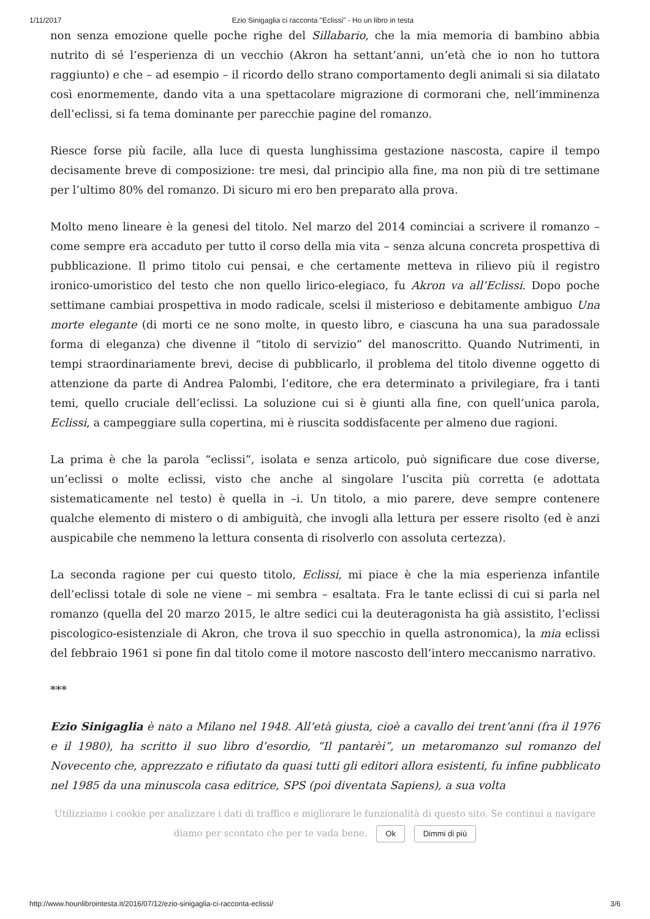1/11/2017 Ezio Sinigaglia ci racconta "Eclissi" - Ho un libro in testa
non senza emozione quelle poche righe del Sillabario, che la mia memoria di bambino abbia nutrito di sé l’esperienza di un vecchio (Akron ha settant’anni, un’età che io non ho tuttora raggiunto) e che – ad esempio – il ricordo dello strano comportamento degli animali si sia dilatato così enormemente, dando vita a una spettacolare migrazione di cormorani che, nell’imminenza dell’eclissi, si fa tema dominante per parecchie pagine del romanzo.
Riesce forse più facile, alla luce di questa lunghissima gestazione nascosta, capire il tempo decisamente breve di composizione: tre mesi, dal principio alla fine, ma non più di tre settimane per l’ultimo 80% del romanzo. Di sicuro mi ero ben preparato alla prova.
Molto meno lineare è la genesi del titolo. Nel marzo del 2014 cominciai a scrivere il romanzo – come sempre era accaduto per tutto il corso della mia vita – senza alcuna concreta prospettiva di pubblicazione. Il primo titolo cui pensai, e che certamente metteva in rilievo più il registro ironico-umoristico del testo che non quello lirico-elegiaco, fu Akron va all’Eclissi. Dopo poche settimane cambiai prospettiva in modo radicale, scelsi il misterioso e debitamente ambiguo Una morte elegante (di morti ce ne sono molte, in questo libro, e ciascuna ha una sua paradossale forma di eleganza) che divenne il “titolo di servizio” del manoscritto. Quando Nutrimenti, in tempi straordinariamente brevi, decise di pubblicarlo, il problema del titolo divenne oggetto di attenzione da parte di Andrea Palombi, l’editore, che era determinato a privilegiare, fra i tanti temi, quello cruciale dell’eclissi. La soluzione cui si è giunti alla fine, con quell’unica parola, Eclissi, a campeggiare sulla copertina, mi è riuscita soddisfacente per almeno due ragioni.
La prima è che la parola “eclissi”, isolata e senza articolo, può significare due cose diverse, un’eclissi o molte eclissi, visto che anche al singolare l’uscita più corretta (e adottata sistematicamente nel testo) è quella in –i. Un titolo, a mio parere, deve sempre contenere qualche elemento di mistero o di ambiguità, che invogli alla lettura per essere risolto (ed è anzi auspicabile che nemmeno la lettura consenta di risolverlo con assoluta certezza).
La seconda ragione per cui questo titolo, Eclissi, mi piace è che la mia esperienza infantile dell’eclissi totale di sole ne viene – mi sembra – esaltata. Fra le tante eclissi di cui si parla nel romanzo (quella del 20 marzo 2015, le altre sedici cui la deuteragonista ha già assistito, l’eclissi piscologico-esistenziale di Akron, che trova il suo specchio in quella astronomica), la mia eclissi del febbraio 1961 si pone fin dal titolo come il motore nascosto dell’intero meccanismo narrativo.
***
Ezio Sinigaglia è nato a Milano nel 1948. All’età giusta, cioè a cavallo dei trent’anni (fra il 1976 e il 1980), ha scritto il suo libro d’esordio, “Il pantarèi”, un metaromanzo sul romanzo del Novecento che, apprezzato e rifiutato da quasi tutti gli editori allora esistenti, fu infine pubblicato nel 1985 da una minuscola casa editrice, SPS (poi diventata Sapiens), a sua volta
Utilizziamo i cookie per analizzare i dati di traffico e migliorare le funzionalità di questo sito. Se continui a navigare
diamo per scontato che per te vada bene. Ok Dimmi di più
http://www.hounlibrointesta.it/2016/07/12/ezio-sinigaglia-ci-racconta-eclissi/ 3/6